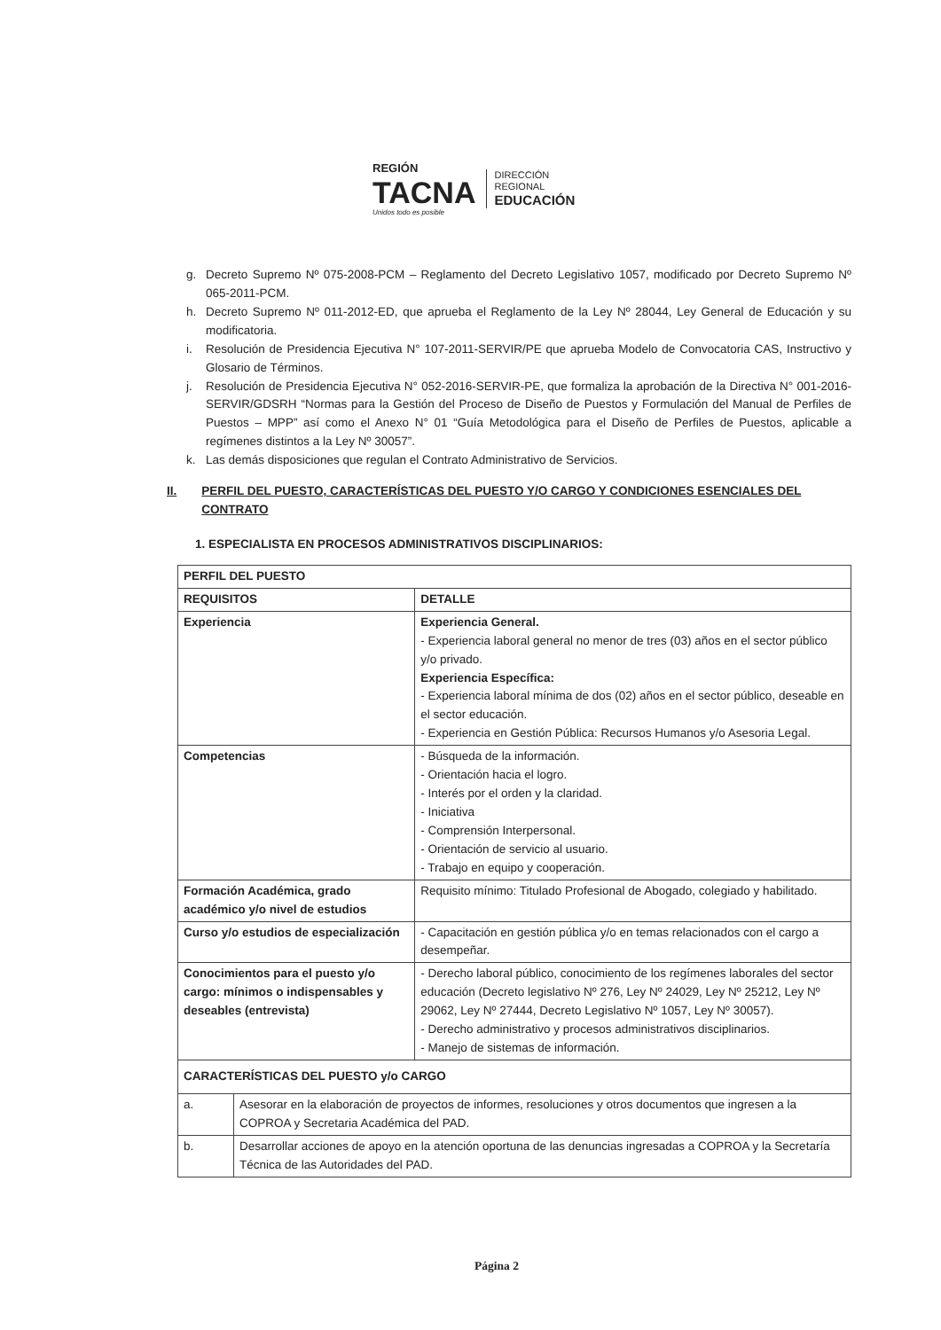REGIÓN
TACNA
Unidos todo es posible
DIRECCIÓN
REGIONAL
EDUCACIÓN
g. Decreto Supremo Nº 075-2008-PCM – Reglamento del Decreto Legislativo 1057, modificado por Decreto Supremo Nº 065-2011-PCM.
h. Decreto Supremo Nº 011-2012-ED, que aprueba el Reglamento de la Ley Nº 28044, Ley General de Educación y su modificatoria.
i. Resolución de Presidencia Ejecutiva N° 107-2011-SERVIR/PE que aprueba Modelo de Convocatoria CAS, Instructivo y Glosario de Términos.
j. Resolución de Presidencia Ejecutiva N° 052-2016-SERVIR-PE, que formaliza la aprobación de la Directiva N° 001-2016-SERVIR/GDSRH “Normas para la Gestión del Proceso de Diseño de Puestos y Formulación del Manual de Perfiles de Puestos – MPP” así como el Anexo N° 01 “Guía Metodológica para el Diseño de Perfiles de Puestos, aplicable a regímenes distintos a la Ley Nº 30057”.
k. Las demás disposiciones que regulan el Contrato Administrativo de Servicios.
II. PERFIL DEL PUESTO, CARACTERÍSTICAS DEL PUESTO Y/O CARGO Y CONDICIONES ESENCIALES DEL CONTRATO
1. ESPECIALISTA EN PROCESOS ADMINISTRATIVOS DISCIPLINARIOS:
| PERFIL DEL PUESTO | | |
| --- | --- | --- |
| REQUISITOS | | DETALLE |
| Experiencia | | Experiencia General. - Experiencia laboral general no menor de tres (03) años en el sector público y/o privado. Experiencia Específica: - Experiencia laboral mínima de dos (02) años en el sector público, deseable en el sector educación. - Experiencia en Gestión Pública: Recursos Humanos y/o Asesoria Legal. |
| Competencias | | - Búsqueda de la información. - Orientación hacia el logro. - Interés por el orden y la claridad. - Iniciativa - Comprensión Interpersonal. - Orientación de servicio al usuario. - Trabajo en equipo y cooperación. |
| Formación Académica, grado académico y/o nivel de estudios | | Requisito mínimo: Titulado Profesional de Abogado, colegiado y habilitado. |
| Curso y/o estudios de especialización | | - Capacitación en gestión pública y/o en temas relacionados con el cargo a desempeñar. |
| Conocimientos para el puesto y/o cargo: mínimos o indispensables y deseables (entrevista) | | - Derecho laboral público, conocimiento de los regímenes laborales del sector educación (Decreto legislativo Nº 276, Ley Nº 24029, Ley Nº 25212, Ley Nº 29062, Ley Nº 27444, Decreto Legislativo Nº 1057, Ley Nº 30057). - Derecho administrativo y procesos administrativos disciplinarios. - Manejo de sistemas de información. |
| CARACTERÍSTICAS DEL PUESTO y/o CARGO | | |
| a. | Asesorar en la elaboración de proyectos de informes, resoluciones y otros documentos que ingresen a la COPROA y Secretaria Académica del PAD. | |
| b. | Desarrollar acciones de apoyo en la atención oportuna de las denuncias ingresadas a COPROA y la Secretaría Técnica de las Autoridades del PAD. | |
Página 2